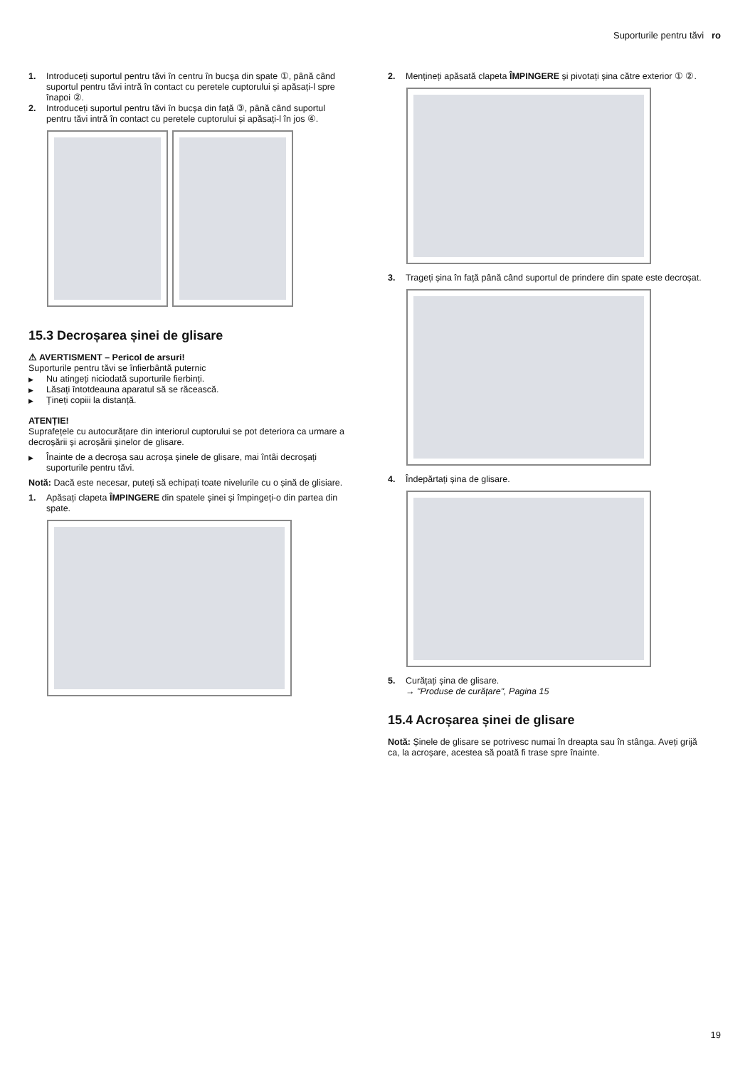Suporturile pentru tăvi ro
1. Introduceți suportul pentru tăvi în centru în bucșa din spate ①, până când suportul pentru tăvi intră în contact cu peretele cuptorului și apăsați-l spre înapoi ②.
2. Introduceți suportul pentru tăvi în bucșa din față ③, până când suportul pentru tăvi intră în contact cu peretele cuptorului și apăsați-l în jos ④.
15.3 Decroșarea șinei de glisare
⚠ AVERTISMENT – Pericol de arsuri!
Suporturile pentru tăvi se înfierbântă puternic
▶ Nu atingeți niciodată suporturile fierbinți.
▶ Lăsați întotdeauna aparatul să se răcească.
▶ Țineți copiii la distanță.
ATENȚIE!
Suprafețele cu autocurățare din interiorul cuptorului se pot deteriora ca urmare a decroșării și acroșării șinelor de glisare.
▶ Înainte de a decroșa sau acroșa șinele de glisare, mai întâi decroșați suporturile pentru tăvi.
Notă: Dacă este necesar, puteți să echipați toate nivelurile cu o șină de glisiare.
1. Apăsați clapeta ÎMPINGERE din spatele șinei și împingeți-o din partea din spate.
2. Mențineți apăsată clapeta ÎMPINGERE și pivotați șina către exterior ① ②.
3. Trageți șina în față până când suportul de prindere din spate este decroșat.
4. Îndepărtați șina de glisare.
5. Curățați șina de glisare.
→ "Produse de curățare", Pagina 15
15.4 Acroșarea șinei de glisare
Notă: Șinele de glisare se potrivesc numai în dreapta sau în stânga. Aveți grijă ca, la acroșare, acestea să poată fi trase spre înainte.
19